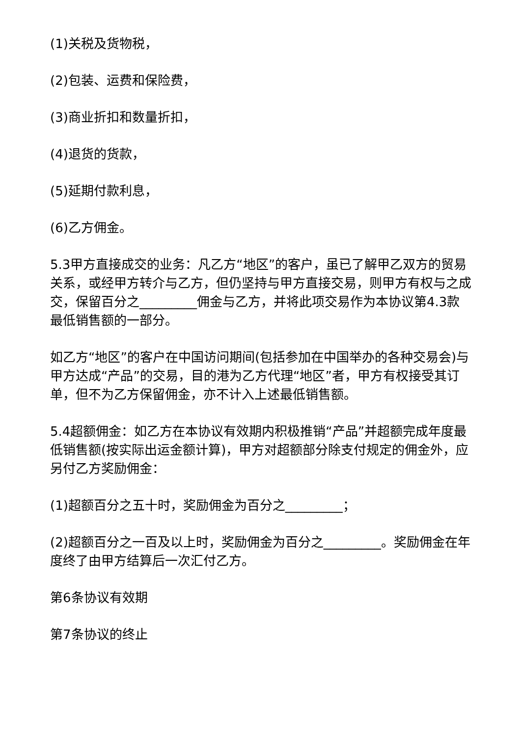(1)关税及货物税，
(2)包装、运费和保险费，
(3)商业折扣和数量折扣，
(4)退货的货款，
(5)延期付款利息，
(6)乙方佣金。
5.3甲方直接成交的业务：凡乙方“地区”的客户，虽已了解甲乙双方的贸易关系，或经甲方转介与乙方，但仍坚持与甲方直接交易，则甲方有权与之成交，保留百分之_________佣金与乙方，并将此项交易作为本协议第4.3款最低销售额的一部分。
如乙方“地区”的客户在中国访问期间(包括参加在中国举办的各种交易会)与甲方达成“产品”的交易，目的港为乙方代理“地区”者，甲方有权接受其订单，但不为乙方保留佣金，亦不计入上述最低销售额。
5.4超额佣金：如乙方在本协议有效期内积极推销“产品”并超额完成年度最低销售额(按实际出运金额计算)，甲方对超额部分除支付规定的佣金外，应另付乙方奖励佣金：
(1)超额百分之五十时，奖励佣金为百分之_________；
(2)超额百分之一百及以上时，奖励佣金为百分之_________。奖励佣金在年度终了由甲方结算后一次汇付乙方。
第6条协议有效期
第7条协议的终止